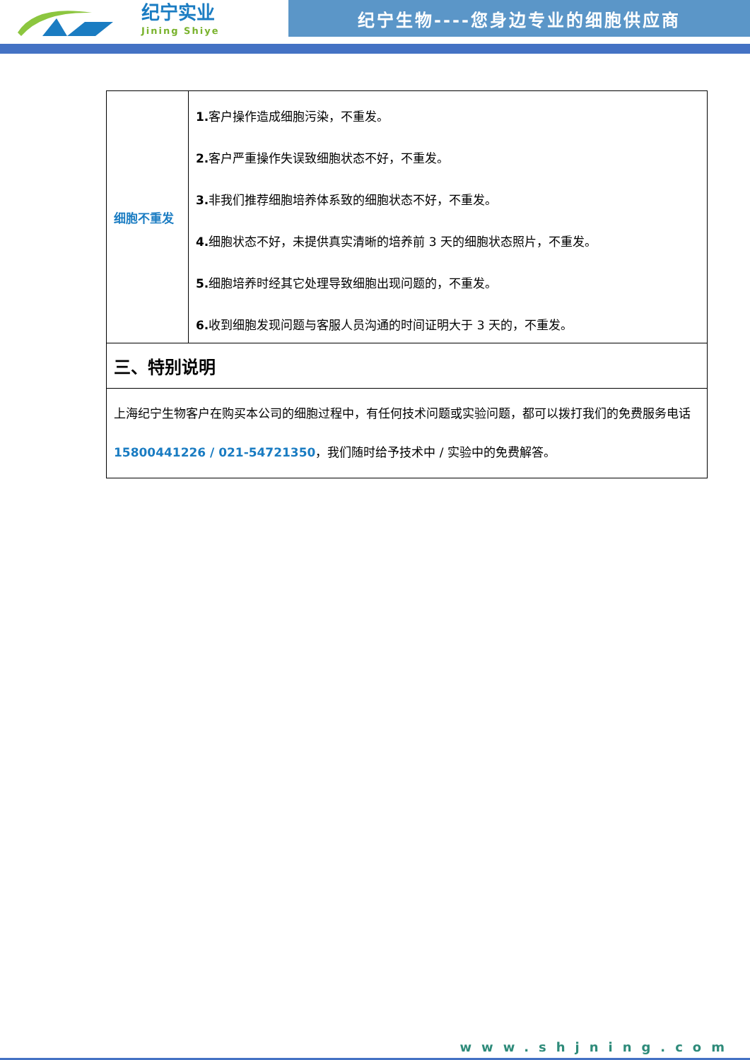纪宁实业
Jining Shiye
纪宁生物----您身边专业的细胞供应商
| 细胞不重发 | 1. 客户操作造成细胞污染，不重发。 2. 客户严重操作失误致细胞状态不好，不重发。 3. 非我们推荐细胞培养体系致的细胞状态不好，不重发。 4. 细胞状态不好，未提供真实清晰的培养前 3 天的细胞状态照片，不重发。 5. 细胞培养时经其它处理导致细胞出现问题的，不重发。 6. 收到细胞发现问题与客服人员沟通的时间证明大于 3 天的，不重发。 |
| 三、特别说明 | |
| 上海纪宁生物客户在购买本公司的细胞过程中，有任何技术问题或实验问题，都可以拨打我们的免费服务电话 15800441226 / 021-54721350 ，我们随时给予技术中 / 实验中的免费解答。 | |
www.shjning.com